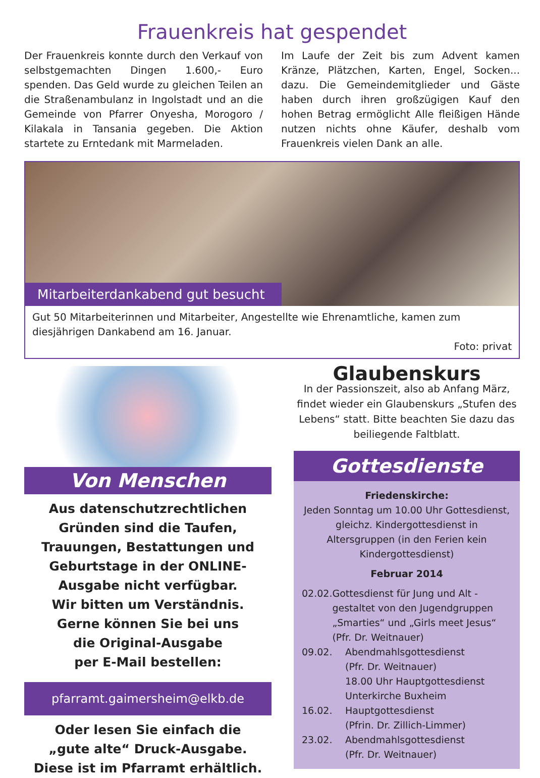Frauenkreis hat gespendet
Der Frauenkreis konnte durch den Verkauf von selbstgemachten Dingen 1.600,- Euro spenden. Das Geld wurde zu gleichen Teilen an die Straßenambulanz in Ingolstadt und an die Gemeinde von Pfarrer Onyesha, Morogoro / Kilakala in Tansania gegeben. Die Aktion startete zu Erntedank mit Marmeladen.
Im Laufe der Zeit bis zum Advent kamen Kränze, Plätzchen, Karten, Engel, Socken... dazu. Die Gemeindemitglieder und Gäste haben durch ihren großzügigen Kauf den hohen Betrag ermöglicht Alle fleißigen Hände nutzen nichts ohne Käufer, deshalb vom Frauenkreis vielen Dank an alle.
Mitarbeiterdankabend gut besucht
Gut 50 Mitarbeiterinnen und Mitarbeiter, Angestellte wie Ehrenamtliche, kamen zum diesjährigen Dankabend am 16. Januar.
Foto: privat
Von Menschen
Aus datenschutzrechtlichen Gründen sind die Taufen, Trauungen, Bestattungen und Geburtstage in der ONLINE-Ausgabe nicht verfügbar.
Wir bitten um Verständnis.
Gerne können Sie bei uns
die Original-Ausgabe
per E-Mail bestellen:
pfarramt.gaimersheim@elkb.de
Oder lesen Sie einfach die
„gute alte“ Druck-Ausgabe.
Diese ist im Pfarramt erhältlich.
Glaubenskurs
In der Passionszeit, also ab Anfang März, findet wieder ein Glaubenskurs „Stufen des Lebens“ statt. Bitte beachten Sie dazu das beiliegende Faltblatt.
Gottesdienste
Friedenskirche:
Jeden Sonntag um 10.00 Uhr Gottesdienst, gleichz. Kindergottesdienst in Altersgruppen (in den Ferien kein Kindergottesdienst)
Februar 2014
02.02. Gottesdienst für Jung und Alt -
gestaltet von den Jugendgruppen „Smarties“ und „Girls meet Jesus“
(Pfr. Dr. Weitnauer)
09.02. Abendmahlsgottesdienst
(Pfr. Dr. Weitnauer)
18.00 Uhr Hauptgottesdienst
Unterkirche Buxheim
16.02. Hauptgottesdienst
(Pfrin. Dr. Zillich-Limmer)
23.02. Abendmahlsgottesdienst
(Pfr. Dr. Weitnauer)